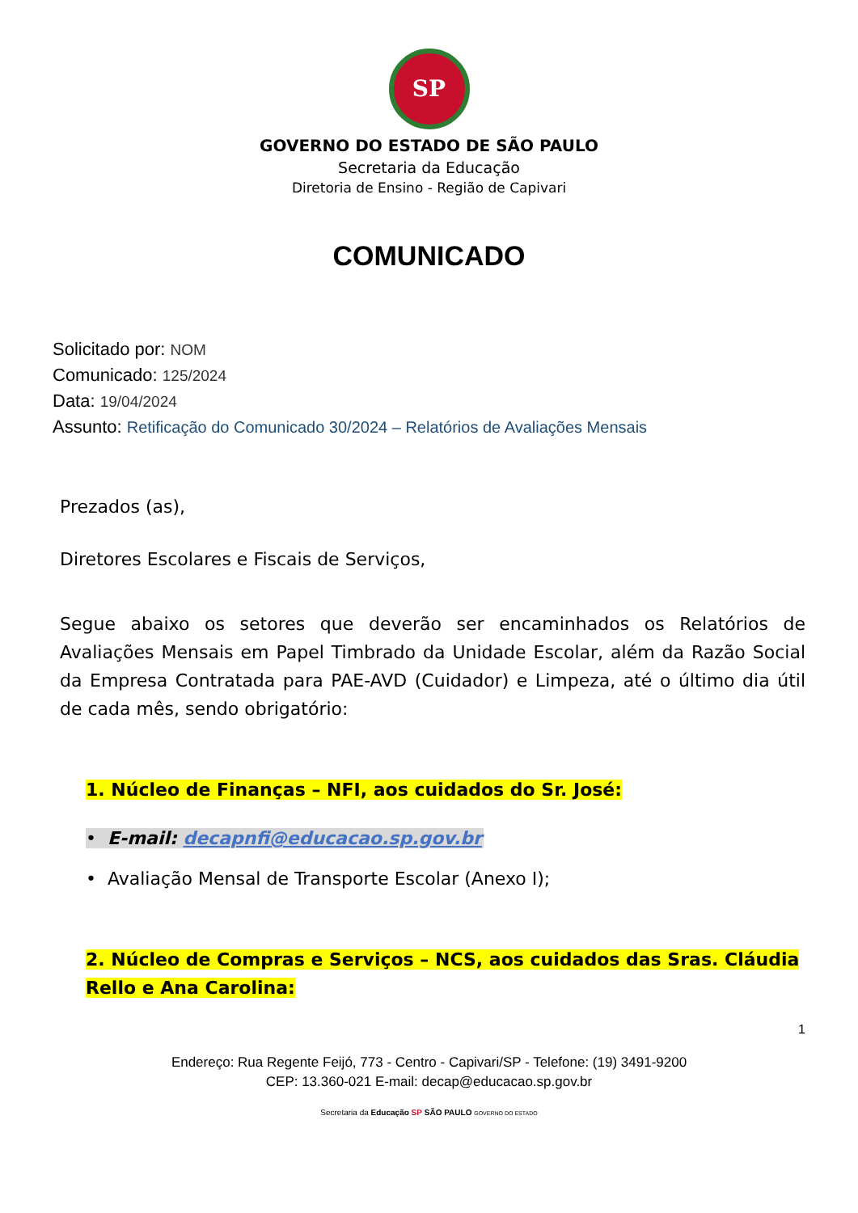SP
GOVERNO DO ESTADO DE SÃO PAULO
Secretaria da Educação
Diretoria de Ensino - Região de Capivari
COMUNICADO
Solicitado por: NOM
Comunicado: 125/2024
Data: 19/04/2024
Assunto: Retificação do Comunicado 30/2024 – Relatórios de Avaliações Mensais
Prezados (as),
Diretores Escolares e Fiscais de Serviços,
Segue abaixo os setores que deverão ser encaminhados os Relatórios de Avaliações Mensais em Papel Timbrado da Unidade Escolar, além da Razão Social da Empresa Contratada para PAE-AVD (Cuidador) e Limpeza, até o último dia útil de cada mês, sendo obrigatório:
1. Núcleo de Finanças – NFI, aos cuidados do Sr. José:
• E-mail: decapnfi@educacao.sp.gov.br
• Avaliação Mensal de Transporte Escolar (Anexo I);
2. Núcleo de Compras e Serviços – NCS, aos cuidados das Sras. Cláudia Rello e Ana Carolina:
1
Endereço: Rua Regente Feijó, 773 - Centro - Capivari/SP - Telefone: (19) 3491-9200
CEP: 13.360-021 E-mail: decap@educacao.sp.gov.br
Secretaria da Educação SP SÃO PAULO GOVERNO DO ESTADO